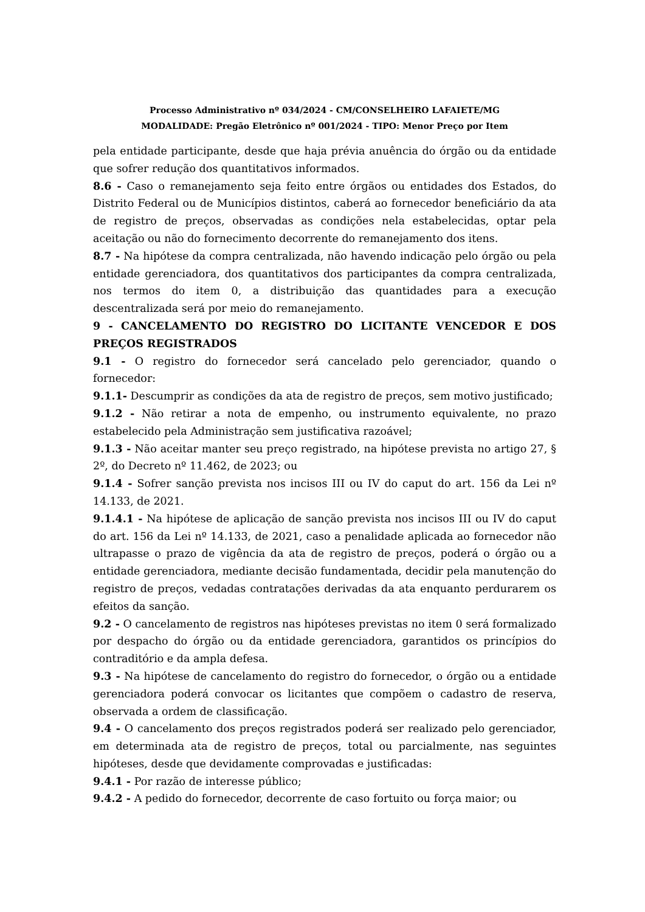Processo Administrativo nº 034/2024 - CM/CONSELHEIRO LAFAIETE/MG
MODALIDADE: Pregão Eletrônico nº 001/2024 - TIPO: Menor Preço por Item
pela entidade participante, desde que haja prévia anuência do órgão ou da entidade que sofrer redução dos quantitativos informados.
8.6 - Caso o remanejamento seja feito entre órgãos ou entidades dos Estados, do Distrito Federal ou de Municípios distintos, caberá ao fornecedor beneficiário da ata de registro de preços, observadas as condições nela estabelecidas, optar pela aceitação ou não do fornecimento decorrente do remanejamento dos itens.
8.7 - Na hipótese da compra centralizada, não havendo indicação pelo órgão ou pela entidade gerenciadora, dos quantitativos dos participantes da compra centralizada, nos termos do item 0, a distribuição das quantidades para a execução descentralizada será por meio do remanejamento.
9 - CANCELAMENTO DO REGISTRO DO LICITANTE VENCEDOR E DOS PREÇOS REGISTRADOS
9.1 - O registro do fornecedor será cancelado pelo gerenciador, quando o fornecedor:
9.1.1- Descumprir as condições da ata de registro de preços, sem motivo justificado;
9.1.2 - Não retirar a nota de empenho, ou instrumento equivalente, no prazo estabelecido pela Administração sem justificativa razoável;
9.1.3 - Não aceitar manter seu preço registrado, na hipótese prevista no artigo 27, § 2º, do Decreto nº 11.462, de 2023; ou
9.1.4 - Sofrer sanção prevista nos incisos III ou IV do caput do art. 156 da Lei nº 14.133, de 2021.
9.1.4.1 - Na hipótese de aplicação de sanção prevista nos incisos III ou IV do caput do art. 156 da Lei nº 14.133, de 2021, caso a penalidade aplicada ao fornecedor não ultrapasse o prazo de vigência da ata de registro de preços, poderá o órgão ou a entidade gerenciadora, mediante decisão fundamentada, decidir pela manutenção do registro de preços, vedadas contratações derivadas da ata enquanto perdurarem os efeitos da sanção.
9.2 - O cancelamento de registros nas hipóteses previstas no item 0 será formalizado por despacho do órgão ou da entidade gerenciadora, garantidos os princípios do contraditório e da ampla defesa.
9.3 - Na hipótese de cancelamento do registro do fornecedor, o órgão ou a entidade gerenciadora poderá convocar os licitantes que compõem o cadastro de reserva, observada a ordem de classificação.
9.4 - O cancelamento dos preços registrados poderá ser realizado pelo gerenciador, em determinada ata de registro de preços, total ou parcialmente, nas seguintes hipóteses, desde que devidamente comprovadas e justificadas:
9.4.1 - Por razão de interesse público;
9.4.2 - A pedido do fornecedor, decorrente de caso fortuito ou força maior; ou